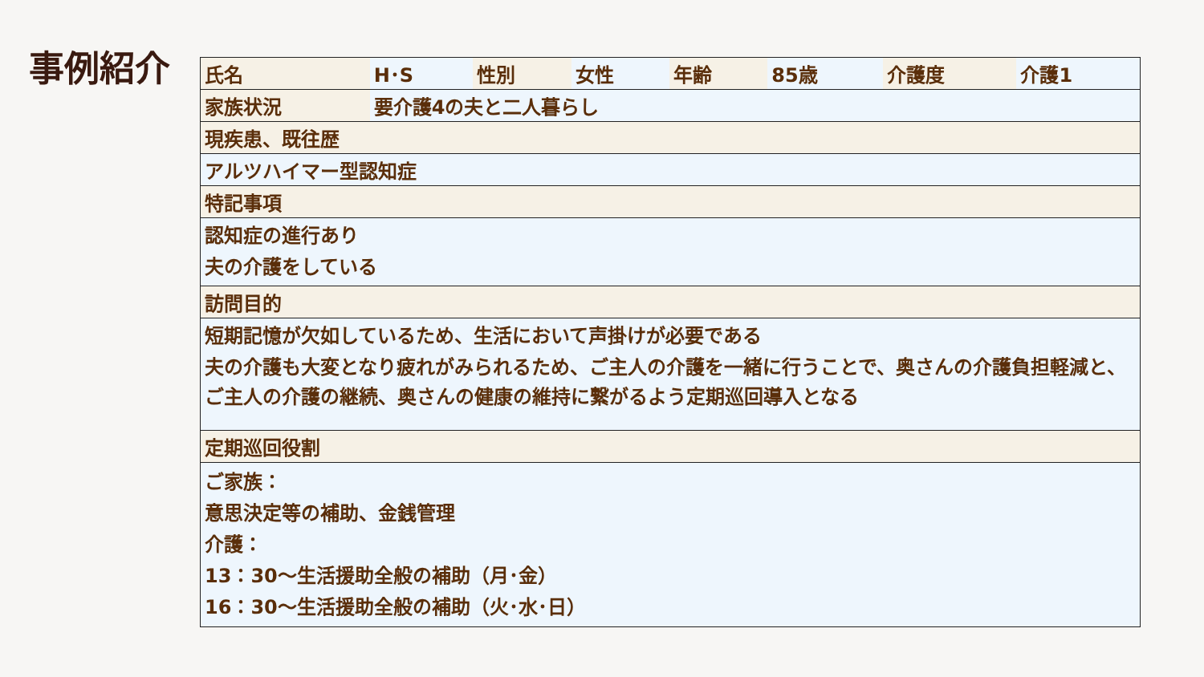事例紹介
| 氏名 | H･S | 性別 | 女性 | 年齢 | 85歳 | 介護度 | 介護1 |
| 家族状況 | 要介護4の夫と二人暮らし | | | | | | |
| 現疾患、既往歴 | | | | | | | |
| アルツハイマー型認知症 | | | | | | | |
| 特記事項 | | | | | | | |
| 認知症の進行あり 夫の介護をしている | | | | | | | |
| 訪問目的 | | | | | | | |
| 短期記憶が欠如しているため、生活において声掛けが必要である 夫の介護も大変となり疲れがみられるため、ご主人の介護を一緒に行うことで、奥さんの介護負担軽減と、ご主人の介護の継続、奥さんの健康の維持に繋がるよう定期巡回導入となる | | | | | | | |
| 定期巡回役割 | | | | | | | |
| ご家族： 意思決定等の補助、金銭管理 介護： 13：30～生活援助全般の補助（月･金） 16：30～生活援助全般の補助（火･水･日） | | | | | | | |